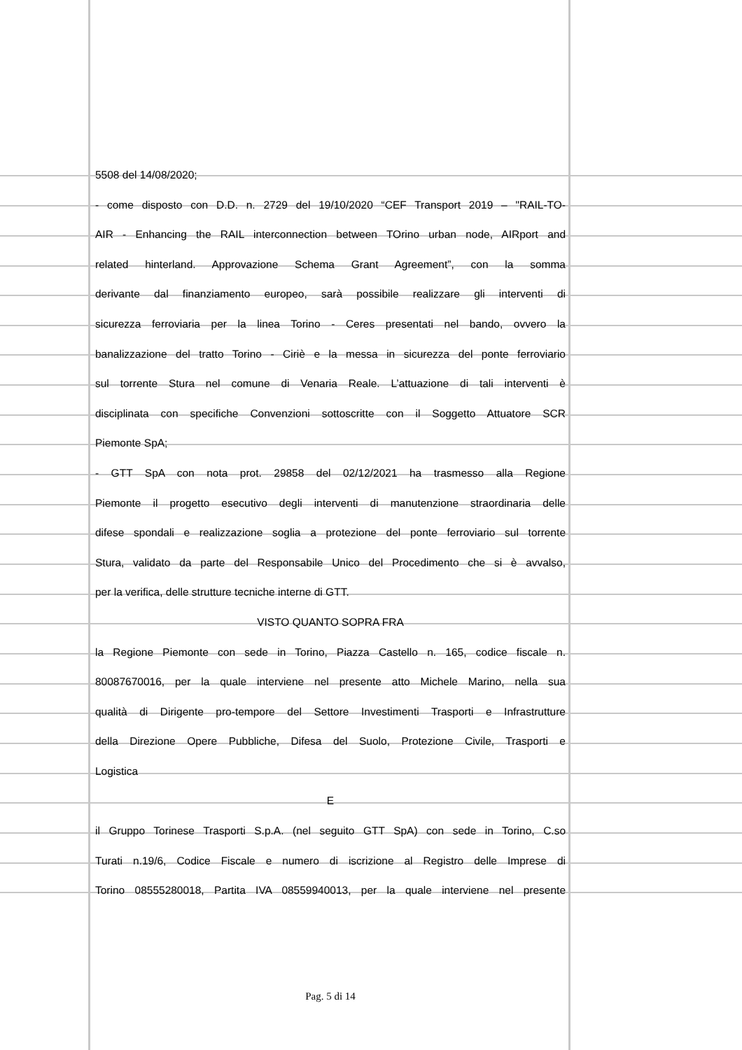5508 del 14/08/2020;
- come disposto con D.D. n. 2729 del 19/10/2020 “CEF Transport 2019 – "RAIL-TO-
AIR - Enhancing the RAIL interconnection between TOrino urban node, AIRport and
related hinterland. Approvazione Schema Grant Agreement”, con la somma
derivante dal finanziamento europeo, sarà possibile realizzare gli interventi di
sicurezza ferroviaria per la linea Torino - Ceres presentati nel bando, ovvero la
banalizzazione del tratto Torino - Ciriè e la messa in sicurezza del ponte ferroviario
sul torrente Stura nel comune di Venaria Reale. L’attuazione di tali interventi è
disciplinata con specifiche Convenzioni sottoscritte con il Soggetto Attuatore SCR
Piemonte SpA;
- GTT SpA con nota prot. 29858 del 02/12/2021 ha trasmesso alla Regione
Piemonte il progetto esecutivo degli interventi di manutenzione straordinaria delle
difese spondali e realizzazione soglia a protezione del ponte ferroviario sul torrente
Stura, validato da parte del Responsabile Unico del Procedimento che si è avvalso,
per la verifica, delle strutture tecniche interne di GTT.
VISTO QUANTO SOPRA FRA
la Regione Piemonte con sede in Torino, Piazza Castello n. 165, codice fiscale n.
80087670016, per la quale interviene nel presente atto Michele Marino, nella sua
qualità di Dirigente pro-tempore del Settore Investimenti Trasporti e Infrastrutture
della Direzione Opere Pubbliche, Difesa del Suolo, Protezione Civile, Trasporti e
Logistica
E
il Gruppo Torinese Trasporti S.p.A. (nel seguito GTT SpA) con sede in Torino, C.so
Turati n.19/6, Codice Fiscale e numero di iscrizione al Registro delle Imprese di
Torino 08555280018, Partita IVA 08559940013, per la quale interviene nel presente
Pag. 5 di 14